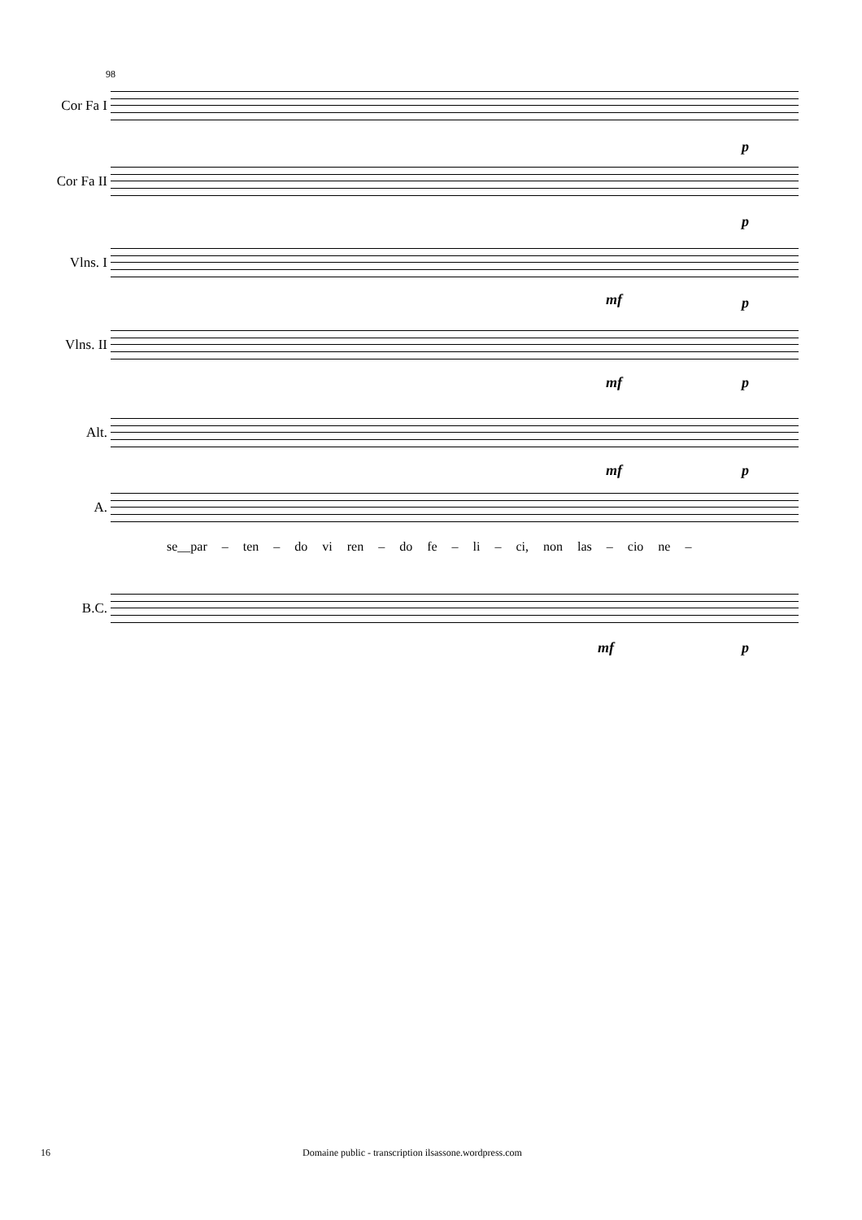98
Cor Fa I
p
Cor Fa II
p
Vlns. I
mf p
Vlns. II
mf p
Alt.
mf p
A.
se__par – ten – do vi ren – do fe – li – ci, non las – cio ne –
B.C.
mf p
16
Domaine public - transcription ilsassone.wordpress.com